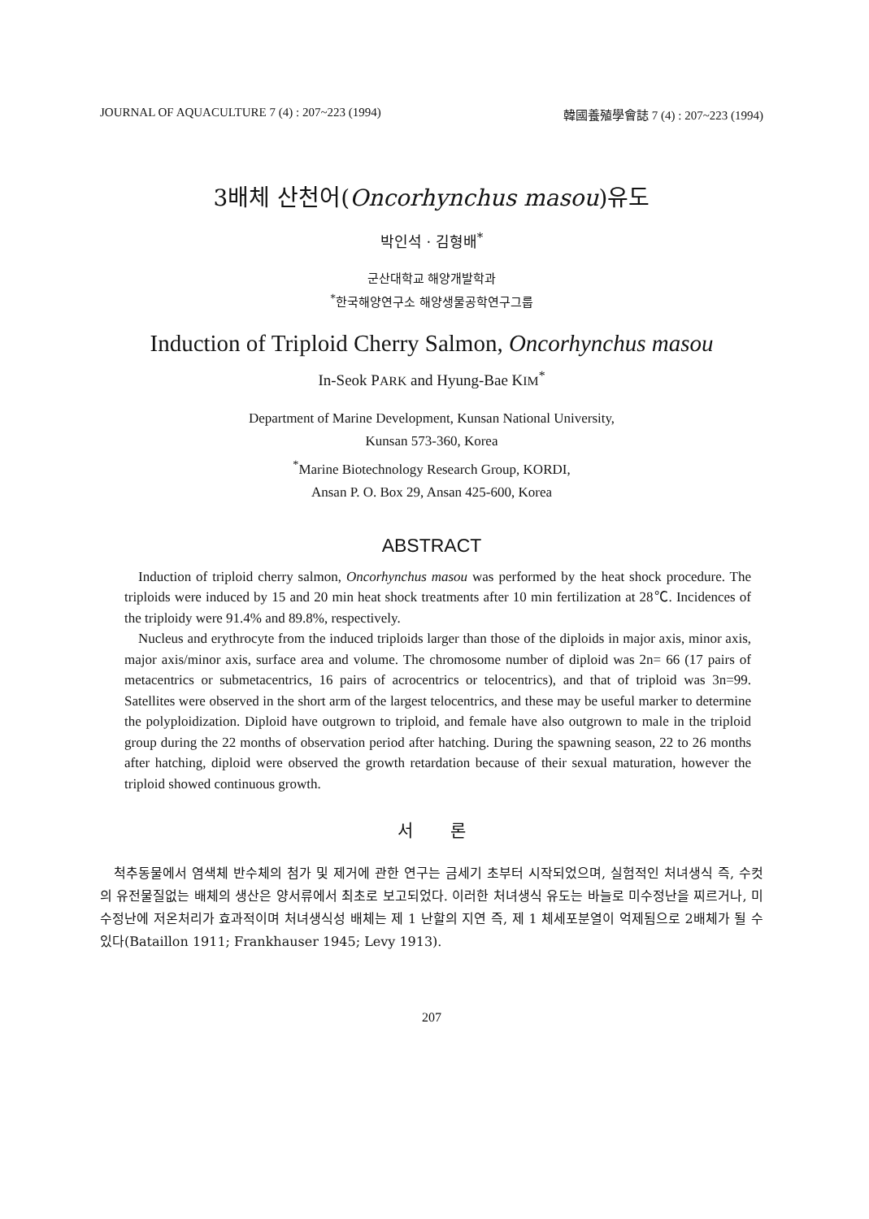JOURNAL OF AQUACULTURE 7 (4) : 207~223 (1994) 韓國養殖學會誌 7 (4) : 207~223 (1994)
3배체 산천어(Oncorhynchus masou)유도
박인석 · 김형배<sup>*</sup>
군산대학교 해양개발학과
<sup>*</sup> 한국해양연구소 해양생물공학연구그룹
Induction of Triploid Cherry Salmon, Oncorhynchus masou
In-Seok PARK and Hyung-Bae KIM<sup>*</sup>
Department of Marine Development, Kunsan National University,
Kunsan 573-360, Korea
<sup>*</sup> Marine Biotechnology Research Group, KORDI,
Ansan P. O. Box 29, Ansan 425-600, Korea
ABSTRACT
Induction of triploid cherry salmon, Oncorhynchus masou was performed by the heat shock procedure. The triploids were induced by 15 and 20 min heat shock treatments after 10 min fertilization at 28℃. Incidences of the triploidy were 91.4% and 89.8%, respectively.
Nucleus and erythrocyte from the induced triploids larger than those of the diploids in major axis, minor axis, major axis/minor axis, surface area and volume. The chromosome number of diploid was 2n= 66 (17 pairs of metacentrics or submetacentrics, 16 pairs of acrocentrics or telocentrics), and that of triploid was 3n=99. Satellites were observed in the short arm of the largest telocentrics, and these may be useful marker to determine the polyploidization. Diploid have outgrown to triploid, and female have also outgrown to male in the triploid group during the 22 months of observation period after hatching. During the spawning season, 22 to 26 months after hatching, diploid were observed the growth retardation because of their sexual maturation, however the triploid showed continuous growth.
서 론
척추동물에서 염색체 반수체의 첨가 및 제거에 관한 연구는 금세기 초부터 시작되었으며, 실험적인 처녀생식 즉, 수컷의 유전물질없는 배체의 생산은 양서류에서 최초로 보고되었다. 이러한 처녀생식 유도는 바늘로 미수정난을 찌르거나, 미수정난에 저온처리가 효과적이며 처녀생식성 배체는 제 1 난할의 지연 즉, 제 1 체세포분열이 억제됨으로 2배체가 될 수 있다(Bataillon 1911; Frankhauser 1945; Levy 1913).
207